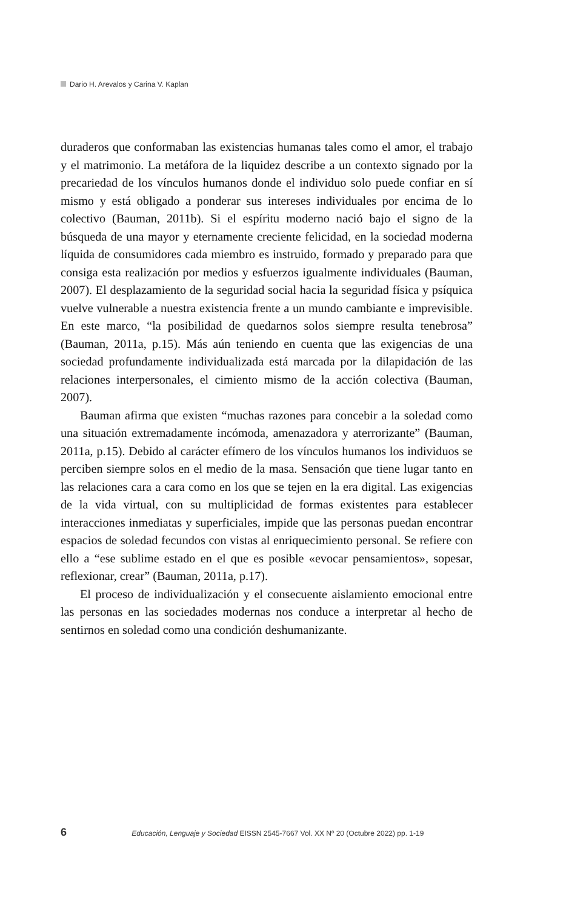Dario H. Arevalos y Carina V. Kaplan
duraderos que conformaban las existencias humanas tales como el amor, el trabajo y el matrimonio. La metáfora de la liquidez describe a un contexto signado por la precariedad de los vínculos humanos donde el individuo solo puede confiar en sí mismo y está obligado a ponderar sus intereses individuales por encima de lo colectivo (Bauman, 2011b). Si el espíritu moderno nació bajo el signo de la búsqueda de una mayor y eternamente creciente felicidad, en la sociedad moderna líquida de consumidores cada miembro es instruido, formado y preparado para que consiga esta realización por medios y esfuerzos igualmente individuales (Bauman, 2007). El desplazamiento de la seguridad social hacia la seguridad física y psíquica vuelve vulnerable a nuestra existencia frente a un mundo cambiante e imprevisible. En este marco, “la posibilidad de quedarnos solos siempre resulta tenebrosa” (Bauman, 2011a, p.15). Más aún teniendo en cuenta que las exigencias de una sociedad profundamente individualizada está marcada por la dilapidación de las relaciones interpersonales, el cimiento mismo de la acción colectiva (Bauman, 2007).
Bauman afirma que existen “muchas razones para concebir a la soledad como una situación extremadamente incómoda, amenazadora y aterrorizante” (Bauman, 2011a, p.15). Debido al carácter efímero de los vínculos humanos los individuos se perciben siempre solos en el medio de la masa. Sensación que tiene lugar tanto en las relaciones cara a cara como en los que se tejen en la era digital. Las exigencias de la vida virtual, con su multiplicidad de formas existentes para establecer interacciones inmediatas y superficiales, impide que las personas puedan encontrar espacios de soledad fecundos con vistas al enriquecimiento personal. Se refiere con ello a “ese sublime estado en el que es posible «evocar pensamientos», sopesar, reflexionar, crear” (Bauman, 2011a, p.17).
El proceso de individualización y el consecuente aislamiento emocional entre las personas en las sociedades modernas nos conduce a interpretar al hecho de sentirnos en soledad como una condición deshumanizante.
6 Educación, Lenguaje y Sociedad EISSN 2545-7667 Vol. XX Nº 20 (Octubre 2022) pp. 1-19